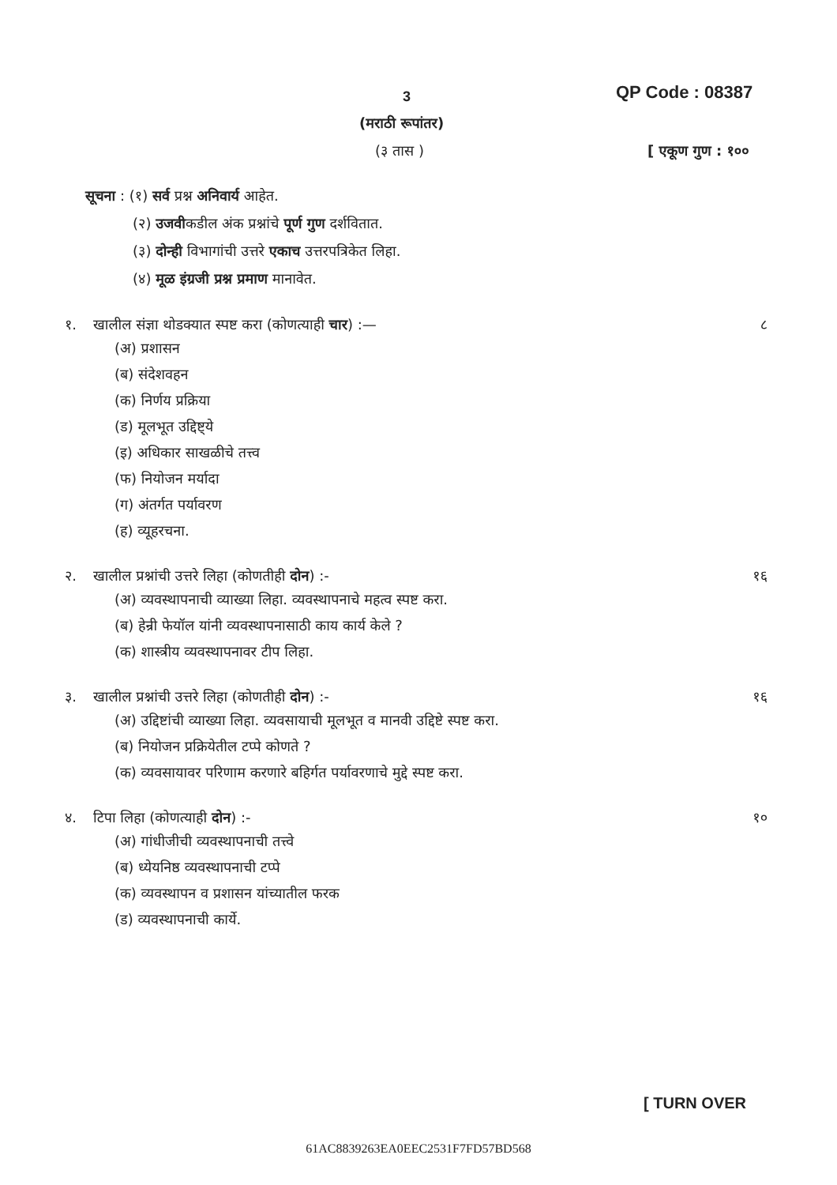3 QP Code : 08387
(मराठी रूपांतर)
(३ तास ) [ एकूण गुण : १००
सूचना : (१) सर्व प्रश्न अनिवार्य आहेत.
(२) उजवीकडील अंक प्रश्नांचे पूर्ण गुण दर्शवितात.
(३) दोन्ही विभागांची उत्तरे एकाच उत्तरपत्रिकेत लिहा.
(४) मूळ इंग्रजी प्रश्न प्रमाण मानावेत.
१. खालील संज्ञा थोडक्यात स्पष्ट करा (कोणत्याही चार) :— ८
(अ) प्रशासन
(ब) संदेशवहन
(क) निर्णय प्रक्रिया
(ड) मूलभूत उद्दिष्ट्ये
(इ) अधिकार साखळीचे तत्त्व
(फ) नियोजन मर्यादा
(ग) अंतर्गत पर्यावरण
(ह) व्यूहरचना.
२. खालील प्रश्नांची उत्तरे लिहा (कोणतीही दोन) :- १६
(अ) व्यवस्थापनाची व्याख्या लिहा. व्यवस्थापनाचे महत्व स्पष्ट करा.
(ब) हेन्री फेयॉल यांनी व्यवस्थापनासाठी काय कार्य केले ?
(क) शास्त्रीय व्यवस्थापनावर टीप लिहा.
३. खालील प्रश्नांची उत्तरे लिहा (कोणतीही दोन) :- १६
(अ) उद्दिष्टांची व्याख्या लिहा. व्यवसायाची मूलभूत व मानवी उद्दिष्टे स्पष्ट करा.
(ब) नियोजन प्रक्रियेतील टप्पे कोणते ?
(क) व्यवसायावर परिणाम करणारे बहिर्गत पर्यावरणाचे मुद्दे स्पष्ट करा.
४. टिपा लिहा (कोणत्याही दोन) :- १०
(अ) गांधीजीची व्यवस्थापनाची तत्त्वे
(ब) ध्येयनिष्ठ व्यवस्थापनाची टप्पे
(क) व्यवस्थापन व प्रशासन यांच्यातील फरक
(ड) व्यवस्थापनाची कार्ये.
[ TURN OVER
61AC8839263EA0EEC2531F7FD57BD568